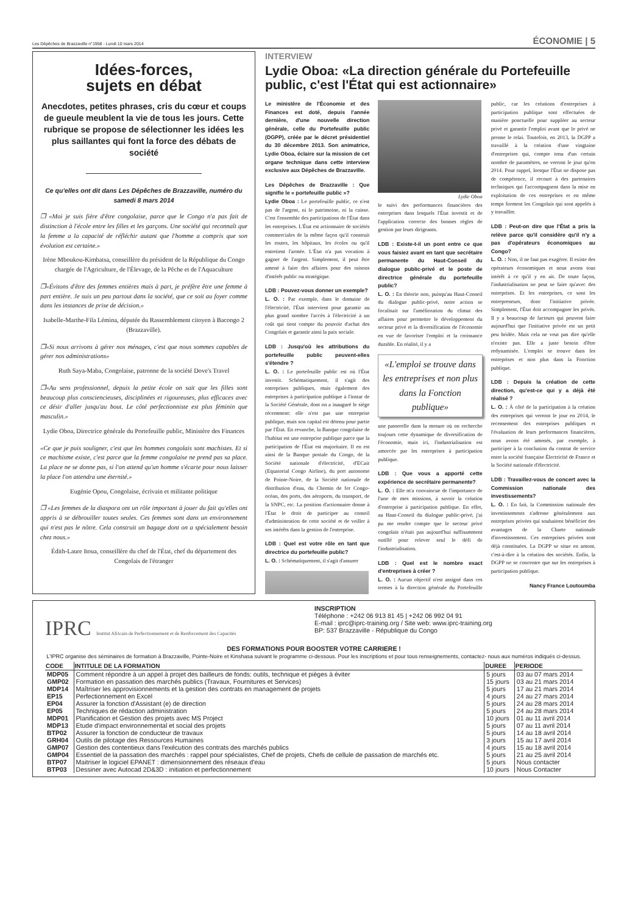Les Dépêches de Brazzaville n°1958 - Lundi 10 mars 2014 ÉCONOMIE | 5
Idées-forces,
sujets en débat
Anecdotes, petites phrases, cris du cœur et coups de gueule meublent la vie de tous les jours. Cette rubrique se propose de sélectionner les idées les plus saillantes qui font la force des débats de société
Ce qu'elles ont dit dans Les Dépêches de Brazzaville, numéro du samedi 8 mars 2014
❐ «Moi je suis fière d'être congolaise, parce que le Congo n'a pas fait de distinction à l'école entre les filles et les garçons. Une société qui reconnaît que la femme a la capacité de réfléchir autant que l'homme a compris que son évolution est certaine.»
Irène Mboukou-Kimbatsa, conseillère du président de la République du Congo chargée de l'Agriculture, de l'Élevage, de la Pêche et de l'Aquaculture
❐«Évitons d'être des femmes entières mais à part, je préfère être une femme à part entière. Je suis un peu partout dans la société, que ce soit au foyer comme dans les instances de prise de décision.»
Isabelle-Marthe-Fila Lémina, députée du Rassemblement citoyen à Bacongo 2 (Brazzaville).
❐«Si nous arrivons à gérer nos ménages, c'est que nous sommes capables de gérer nos administrations»
Ruth Saya-Maba, Congolaise, patronne de la société Dove's Travel
❐«Au sens professionnel, depuis la petite école on sait que les filles sont beaucoup plus consciencieuses, disciplinées et rigoureuses, plus efficaces avec ce désir d'aller jusqu'au bout. Le côté perfectionniste est plus féminin que masculin.»
Lydie Oboa, Directrice générale du Portefeuille public, Ministère des Finances
«Ce que je puis souligner, c'est que les hommes congolais sont machistes. Et si ce machisme existe, c'est parce que la femme congolaise ne prend pas sa place. La place ne se donne pas, si l'on attend qu'un homme s'écarte pour nous laisser la place l'on attendra une éternité.»
Eugénie Opou, Congolaise, écrivain et militante politique
❐ «Les femmes de la diaspora ont un rôle important à jouer du fait qu'elles ont appris à se débrouiller toutes seules. Ces femmes sont dans un environnement qui n'est pas le nôtre. Cela construit un bagage dont on a spécialement besoin chez nous.»
Édith-Laure Itoua, conseillère du chef de l'État, chef du département des Congolais de l'étranger
INTERVIEW
Lydie Oboa: «La direction générale du Portefeuille public, c'est l'État qui est actionnaire»
Le ministère de l'Économie et des Finances est doté, depuis l'année dernière, d'une nouvelle direction générale, celle du Portefeuille public (DGPP), créée par le décret présidentiel du 30 décembre 2013. Son animatrice, Lydie Oboa, éclaire sur la mission de cet organe technique dans cette interview exclusive aux Dépêches de Brazzaville.
Les Dépêches de Brazzaville : Que signifie le « portefeuille public »?
Lydie Oboa : Le portefeuille public, ce n'est pas de l'argent, ni le patrimoine, ni la caisse. C'est l'ensemble des participations de l'État dans les entreprises. L'État est actionnaire de sociétés commerciales de la même façon qu'il construit les routes, les hôpitaux, les écoles ou qu'il entretient l'armée. L'État n'a pas vocation à gagner de l'argent. Simplement, il peut être amené à faire des affaires pour des raisons d'intérêt public ou stratégique.
LDB : Pouvez-vous donner un exemple?
L. O. : Par exemple, dans le domaine de l'électricité, l'État intervient pour garantir au plus grand nombre l'accès à l'électricité à un coût qui tient compte du pouvoir d'achat des Congolais et garantir ainsi la paix sociale.
LDB : Jusqu'où les attributions du portefeuille public peuvent-elles s'étendre ?
L. O. : Le portefeuille public est où l'État investit. Schématiquement, il s'agit des entreprises publiques, mais également des entreprises à participation publique à l'instar de la Société Générale, dont on a inauguré le siège récemment: elle n'est pas une entreprise publique, mais son capital est détenu pour partie par l'État. En revanche, la Banque congolaise de l'habitat est une entreprise publique parce que la participation de l'État est majoritaire. Il en est ainsi de la Banque postale du Congo, de la Société nationale d'électricité, d'ECair (Equatorial Congo Airline), du port autonome de Pointe-Noire, de la Société nationale de distribution d'eau, du Chemin de fer Congo-océan, des ports, des aéroports, du transport, de la SNPC, etc. La position d'actionnaire donne à l'État le droit de participer au conseil d'administration de cette société et de veiller à ses intérêts dans la gestion de l'entreprise.
LDB : Quel est votre rôle en tant que directrice du portefeuille public?
L. O. : Schématiquement, il s'agit d'assurer
Lydie Oboa
le suivi des performances financières des entreprises dans lesquels l'État investit et de l'application correcte des bonnes règles de gestion par leurs dirigeants.
LDB : Existe-t-il un pont entre ce que vous faisiez avant en tant que secrétaire permanente du Haut-Conseil du dialogue public-privé et le poste de directrice générale du portefeuille public?
L. O. : En théorie non, puisqu'au Haut-Conseil du dialogue public-privé, notre action se focalisait sur l'amélioration du climat des affaires pour permettre le développement du secteur privé et la diversification de l'économie en vue de favoriser l'emploi et la croissance durable. En réalité, il y a
«L'emploi se trouve dans les entreprises et non plus dans la Fonction publique»
une passerelle dans la mesure où on recherche toujours cette dynamique de diversification de l'économie, mais ici, l'industrialisation est amorcée par les entreprises à participation publique.
LDB : Que vous a apporté cette expérience de secrétaire permanente?
L. O. : Elle m'a convaincue de l'importance de l'une de mes missions, à savoir la création d'entreprise à participation publique. En effet, au Haut-Conseil du dialogue public-privé, j'ai pu me rendre compte que le secteur privé congolais n'était pas aujourd'hui suffisamment outillé pour relever seul le défi de l'industrialisation.
LDB : Quel est le nombre exact d'entreprises à créer ?
L. O. : Aucun objectif n'est assigné dans ces termes à la direction générale du Portefeuille public, car les créations d'entreprises à participation publique sont effectuées de manière ponctuelle pour suppléer au secteur privé et garantir l'emploi avant que le privé ne prenne le relai. Toutefois, en 2013, la DGPP a travaillé à la création d'une vingtaine d'entreprises qui, compte tenu d'un certain nombre de paramètres, ne verront le jour qu'en 2014. Pour rappel, lorsque l'État ne dispose pas de compétence, il recourt à des partenaires techniques qui l'accompagnent dans la mise en exploitation de ces entreprises et en même temps forment les Congolais qui sont appelés à y travailler.
LDB : Peut-on dire que l'État a pris la relève parce qu'il considère qu'il n'y a pas d'opérateurs économiques au Congo?
L. O. : Non, il ne faut pas exagérer. Il existe des opérateurs économiques et nous avons tous intérêt à ce qu'il y en ait. De toute façon, l'industrialisation ne peut se faire qu'avec des entreprises. Et les entreprises, ce sont les entrepreneurs, donc l'initiative privée. Simplement, l'État doit accompagner les privés. Il y a beaucoup de facteurs qui peuvent faire aujourd'hui que l'initiative privée est un petit peu bridée. Mais cela ne veut pas dire qu'elle n'existe pas. Elle a juste besoin d'être redynamisée. L'emploi se trouve dans les entreprises et non plus dans la Fonction publique.
LDB : Depuis la création de cette direction, qu'est-ce qui y a déjà été réalisé ?
L. O. : À côté de la participation à la création des entreprises qui verront le jour en 2014, le recensement des entreprises publiques et l'évaluation de leurs performances financières, nous avons été amenés, par exemple, à participer à la conclusion du contrat de service entre la société française Électricité de France et la Société nationale d'électricité.
LDB : Travaillez-vous de concert avec la Commission nationale des investissements?
L. O. : En fait, la Commission nationale des investissements s'adresse généralement aux entreprises privées qui souhaitent bénéficier des avantages de la Charte nationale d'investissement. Ces entreprises privées sont déjà constituées. La DGPP se situe en amont, c'est-à-dire à la création des sociétés. Enfin, la DGPP ne se concentre que sur les entreprises à participation publique.
Nancy France Loutoumba
IPRC Institut Africain de Perfectionnement et de Renforcement des Capacités
INSCRIPTION
Téléphone : +242 06 913 81 45 | +242 06 992 04 91
E-mail : iprc@iprc-training.org / Site web: www.iprc-training.org
BP: 537 Brazzaville - République du Congo
DES FORMATIONS POUR BOOSTER VOTRE CARRIERE !
L'IPRC organise des séminaires de formation à Brazzaville, Pointe-Noire et Kinshasa suivant le programme ci-dessous. Pour les inscriptions et pour tous renseignements, contactez- nous aux numéros indiqués ci-dessus.
| CODE | INTITULE DE LA FORMATION | DUREE | PERIODE |
| --- | --- | --- | --- |
| MDP05 | Comment répondre à un appel à projet des bailleurs de fonds: outils, technique et pièges à éviter | 5 jours | 03 au 07 mars 2014 |
| GMP02 | Formation en passation des marchés publics (Travaux, Fournitures et Services) | 15 jours | 03 au 21 mars 2014 |
| MDP14 | Maîtriser les approvisionnements et la gestion des contrats en management de projets | 5 jours | 17 au 21 mars 2014 |
| EP15 | Perfectionnement en Excel | 4 jours | 24 au 27 mars 2014 |
| EP04 | Assurer la fonction d'Assistant (e) de direction | 5 jours | 24 au 28 mars 2014 |
| EP05 | Techniques de rédaction administration | 5 jours | 24 au 28 mars 2014 |
| MDP01 | Planification et Gestion des projets avec MS Project | 10 jours | 01 au 11 avril 2014 |
| MDP13 | Etude d'impact environnemental et social des projets | 5 jours | 07 au 11 avril 2014 |
| BTP02 | Assurer la fonction de conducteur de travaux | 5 jours | 14 au 18 avril 2014 |
| GRH04 | Outils de pilotage des Ressources Humaines | 3 jours | 15 au 17 avril 2014 |
| GMP07 | Gestion des contentieux dans l'exécution des contrats des marchés publics | 4 jours | 15 au 18 avril 2014 |
| GMP04 | Essentiel de la passation des marchés : rappel pour spécialistes, Chef de projets, Chefs de cellule de passation de marchés etc. | 5 jours | 21 au 25 avril 2014 |
| BTP07 | Maitriser le logiciel EPANET : dimensionnement des réseaux d'eau | 5 jours | Nous contacter |
| BTP03 | Dessiner avec Autocad 2D&3D : initiation et perfectionnement | 10 jours | Nous Contacter |